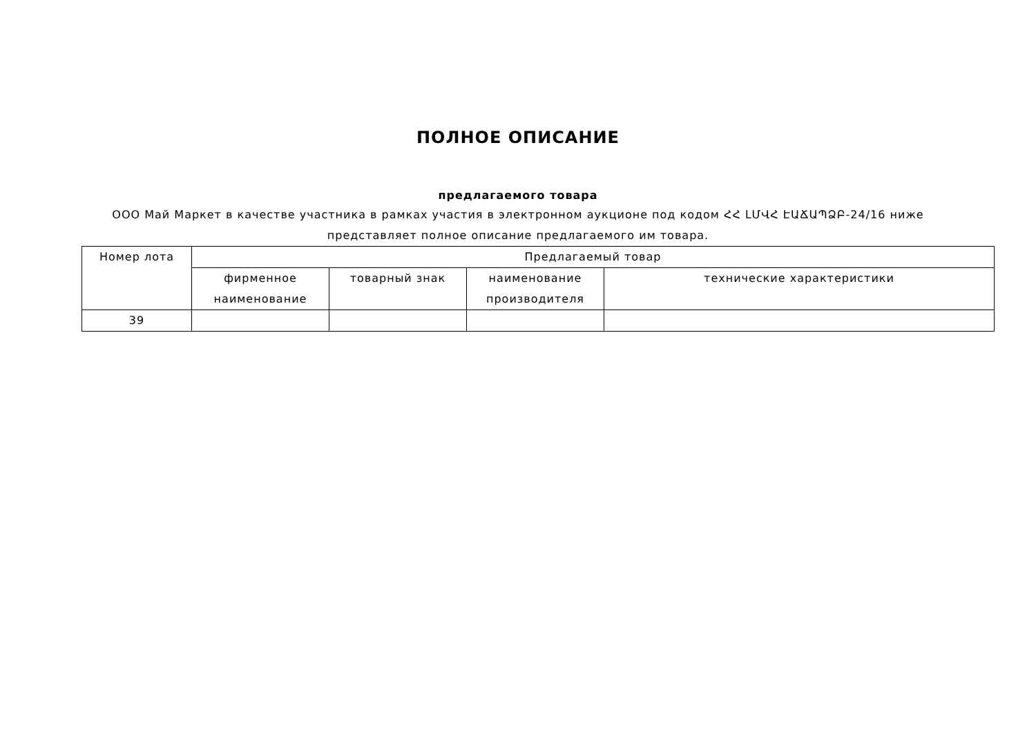ПОЛНОЕ ОПИСАНИЕ
предлагаемого товара
ООО Май Маркет в качестве участника в рамках участия в электронном аукционе под кодом ՀՀ ԼՄՎՀ ԷԱՃԱՊՁԲ-24/16 ниже представляет полное описание предлагаемого им товара.
| Номер лота | Предлагаемый товар | | | |
| --- | --- | --- | --- | --- |
| | фирменное наименование | товарный знак | наименование производителя | технические характеристики |
| 39 | | | | |